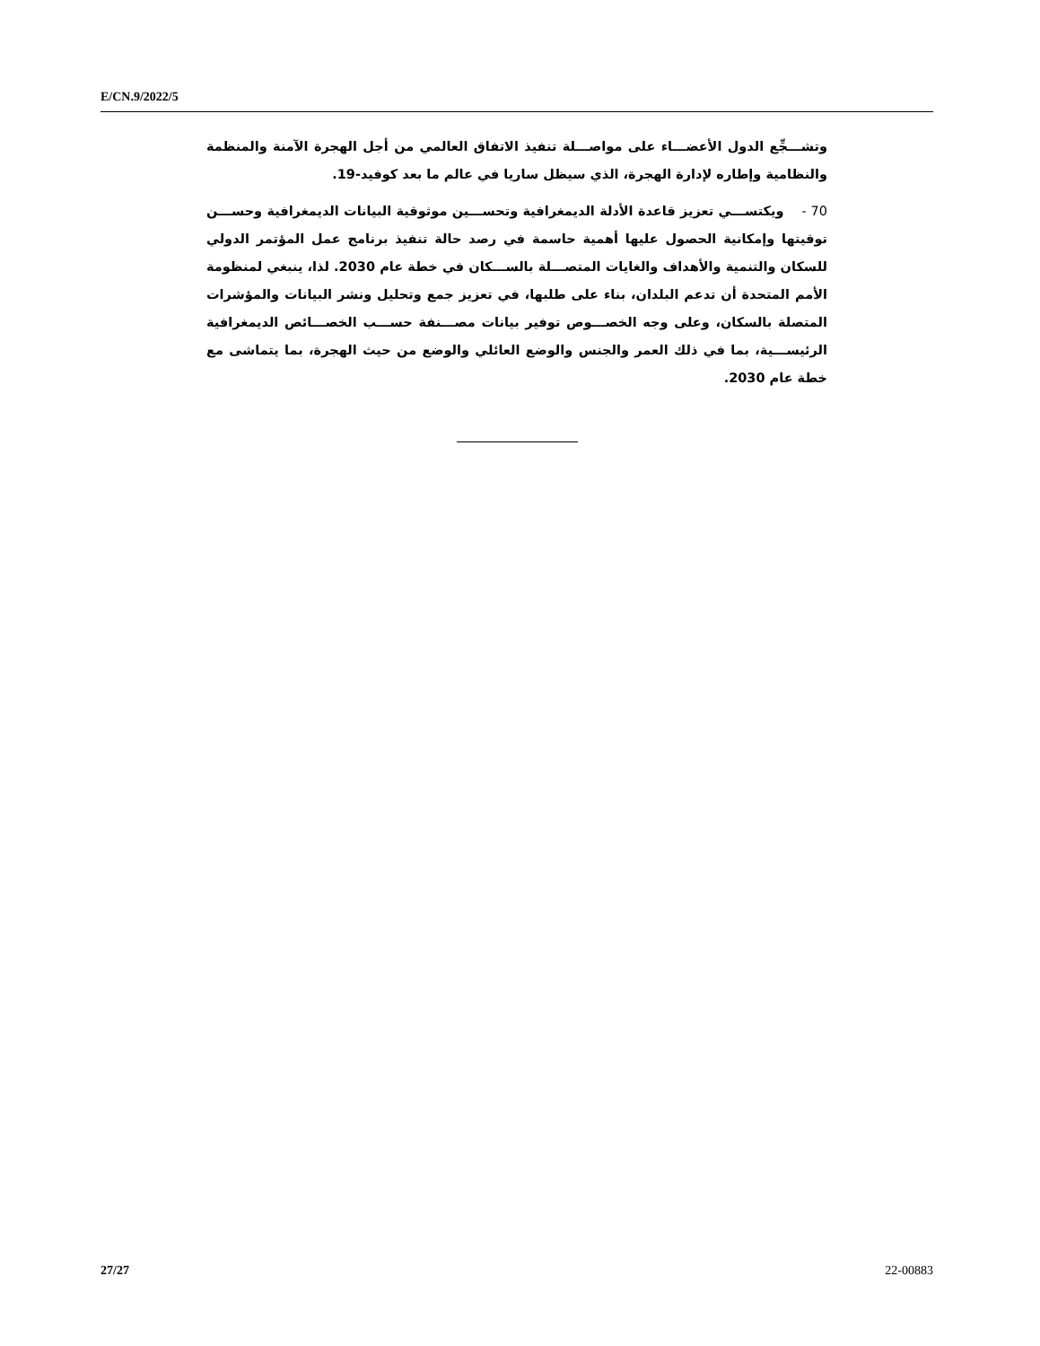E/CN.9/2022/5
وتشـــجِّع الدول الأعضـــاء على مواصـــلة تنفيذ الاتفاق العالمي من أجل الهجرة الآمنة والمنظمة والنظامية وإطاره لإدارة الهجرة، الذي سيظل ساريا في عالم ما بعد كوفيد-19.
70 - ويكتســـي تعزيز قاعدة الأدلة الديمغرافية وتحســـين موثوقية البيانات الديمغرافية وحســـن توقيتها وإمكانية الحصول عليها أهمية حاسمة في رصد حالة تنفيذ برنامج عمل المؤتمر الدولي للسكان والتنمية والأهداف والغايات المتصـــلة بالســـكان في خطة عام 2030. لذا، ينبغي لمنظومة الأمم المتحدة أن تدعم البلدان، بناء على طلبها، في تعزيز جمع وتحليل ونشر البيانات والمؤشرات المتصلة بالسكان، وعلى وجه الخصـــوص توفير بيانات مصـــنفة حســـب الخصـــائص الديمغرافية الرئيســـية، بما في ذلك العمر والجنس والوضع العائلي والوضع من حيث الهجرة، بما يتماشى مع خطة عام 2030.
27/27 22-00883